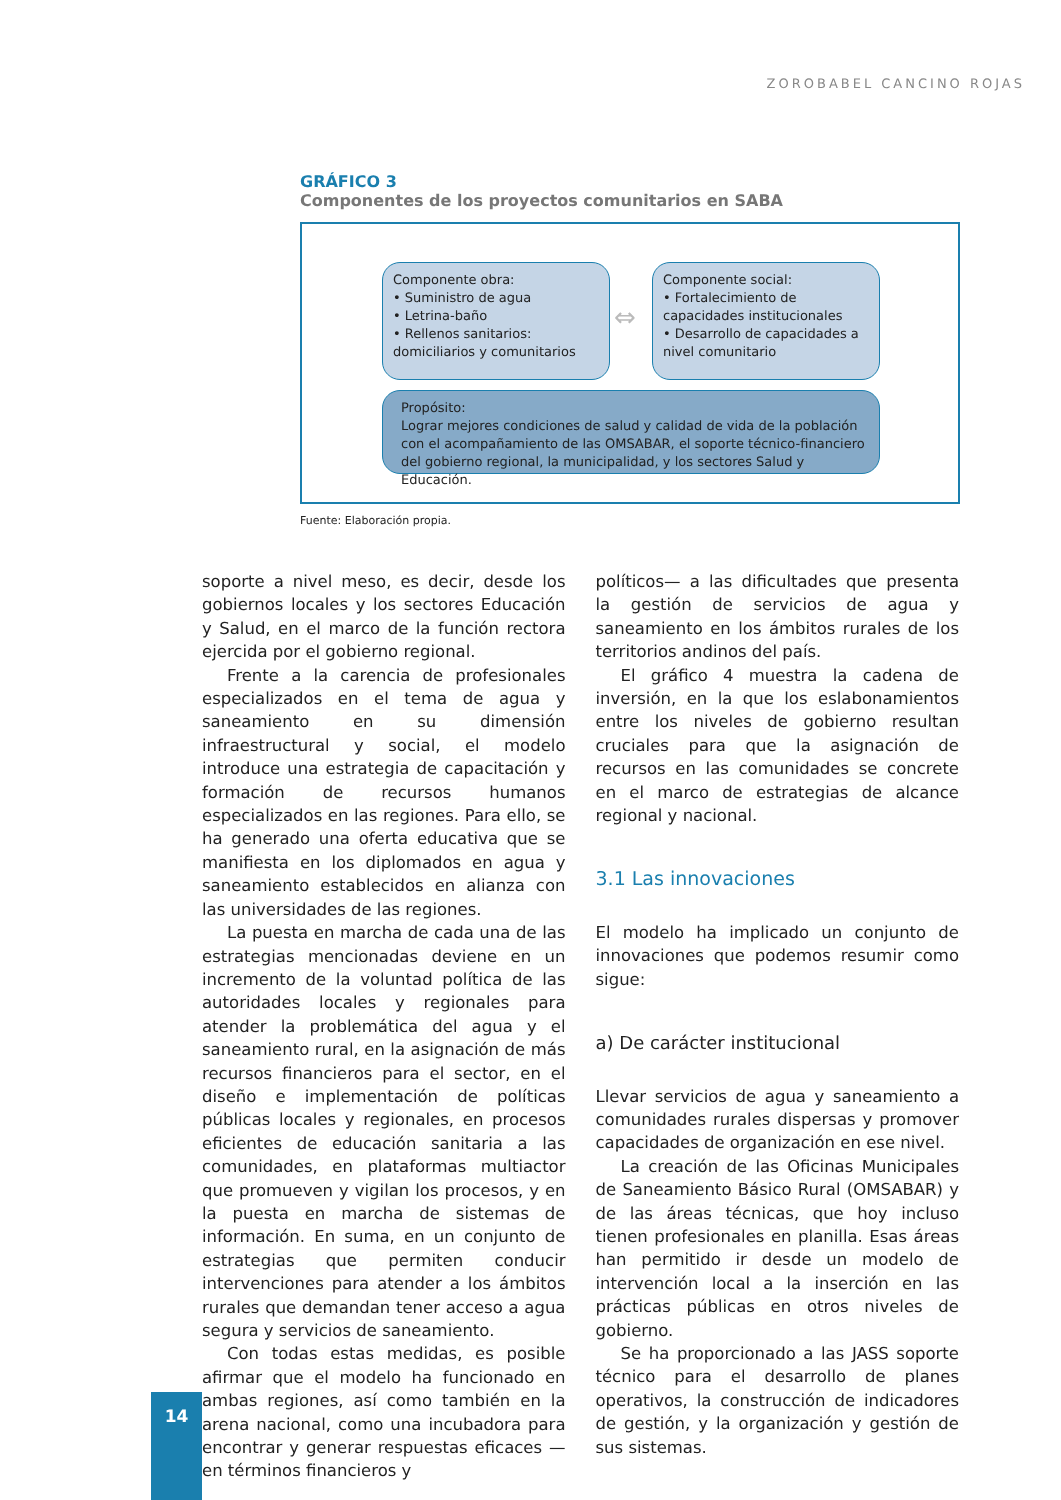ZOROBABEL CANCINO ROJAS
GRÁFICO 3
Componentes de los proyectos comunitarios en SABA
Componente obra:
• Suministro de agua
• Letrina-baño
• Rellenos sanitarios: domiciliarios y comunitarios
Componente social:
• Fortalecimiento de capacidades institucionales
• Desarrollo de capacidades a nivel comunitario
⇔
Propósito:
Lograr mejores condiciones de salud y calidad de vida de la población con el acompañamiento de las OMSABAR, el soporte técnico-financiero del gobierno regional, la municipalidad, y los sectores Salud y Educación.
Fuente: Elaboración propia.
soporte a nivel meso, es decir, desde los gobiernos locales y los sectores Educación y Salud, en el marco de la función rectora ejercida por el gobierno regional.
Frente a la carencia de profesionales especializados en el tema de agua y saneamiento en su dimensión infraestructural y social, el modelo introduce una estrategia de capacitación y formación de recursos humanos especializados en las regiones. Para ello, se ha generado una oferta educativa que se manifiesta en los diplomados en agua y saneamiento establecidos en alianza con las universidades de las regiones.
La puesta en marcha de cada una de las estrategias mencionadas deviene en un incremento de la voluntad política de las autoridades locales y regionales para atender la problemática del agua y el saneamiento rural, en la asignación de más recursos financieros para el sector, en el diseño e implementación de políticas públicas locales y regionales, en procesos eficientes de educación sanitaria a las comunidades, en plataformas multiactor que promueven y vigilan los procesos, y en la puesta en marcha de sistemas de información. En suma, en un conjunto de estrategias que permiten conducir intervenciones para atender a los ámbitos rurales que demandan tener acceso a agua segura y servicios de saneamiento.
Con todas estas medidas, es posible afirmar que el modelo ha funcionado en ambas regiones, así como también en la arena nacional, como una incubadora para encontrar y generar respuestas eficaces —en términos financieros y
políticos— a las dificultades que presenta la gestión de servicios de agua y saneamiento en los ámbitos rurales de los territorios andinos del país.
El gráfico 4 muestra la cadena de inversión, en la que los eslabonamientos entre los niveles de gobierno resultan cruciales para que la asignación de recursos en las comunidades se concrete en el marco de estrategias de alcance regional y nacional.
3.1 Las innovaciones
El modelo ha implicado un conjunto de innovaciones que podemos resumir como sigue:
a) De carácter institucional
Llevar servicios de agua y saneamiento a comunidades rurales dispersas y promover capacidades de organización en ese nivel.
La creación de las Oficinas Municipales de Saneamiento Básico Rural (OMSABAR) y de las áreas técnicas, que hoy incluso tienen profesionales en planilla. Esas áreas han permitido ir desde un modelo de intervención local a la inserción en las prácticas públicas en otros niveles de gobierno.
Se ha proporcionado a las JASS soporte técnico para el desarrollo de planes operativos, la construcción de indicadores de gestión, y la organización y gestión de sus sistemas.
14